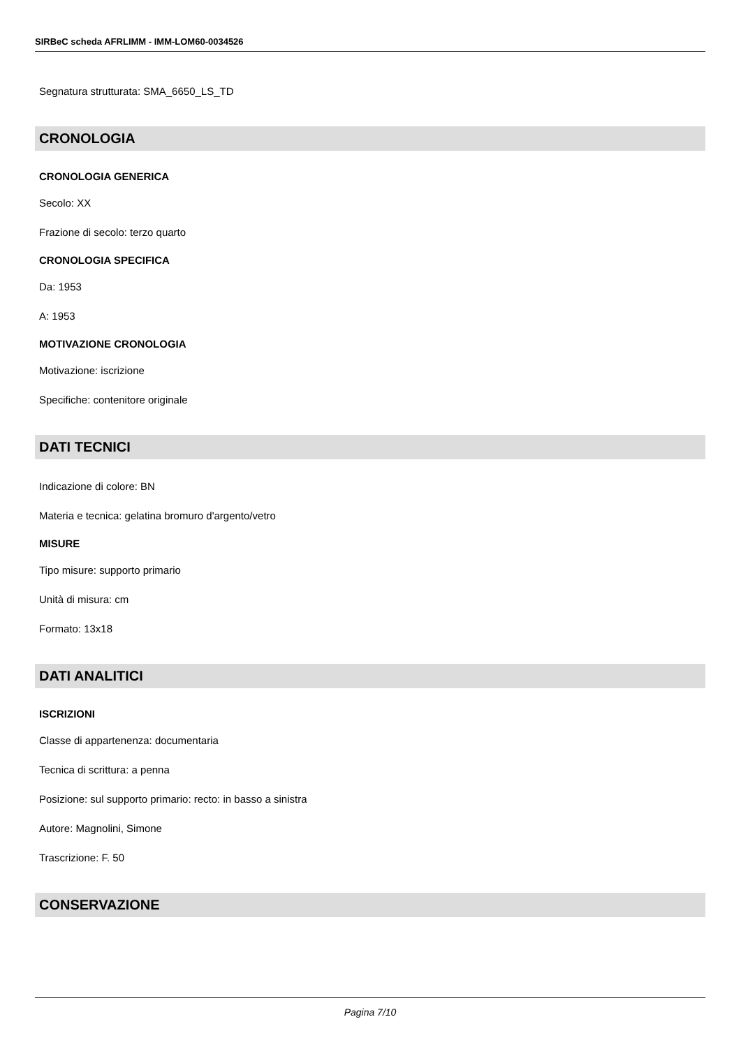SIRBeC scheda AFRLIMM - IMM-LOM60-0034526
Segnatura strutturata: SMA_6650_LS_TD
CRONOLOGIA
CRONOLOGIA GENERICA
Secolo: XX
Frazione di secolo: terzo quarto
CRONOLOGIA SPECIFICA
Da: 1953
A: 1953
MOTIVAZIONE CRONOLOGIA
Motivazione: iscrizione
Specifiche: contenitore originale
DATI TECNICI
Indicazione di colore: BN
Materia e tecnica: gelatina bromuro d'argento/vetro
MISURE
Tipo misure: supporto primario
Unità di misura: cm
Formato: 13x18
DATI ANALITICI
ISCRIZIONI
Classe di appartenenza: documentaria
Tecnica di scrittura: a penna
Posizione: sul supporto primario: recto: in basso a sinistra
Autore: Magnolini, Simone
Trascrizione: F. 50
CONSERVAZIONE
Pagina 7/10